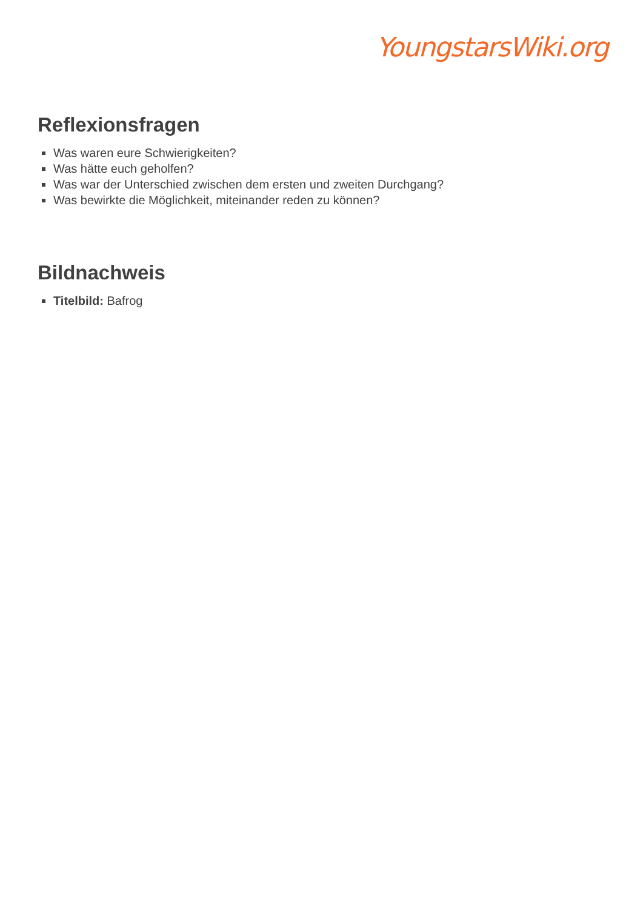YoungstarsWiki.org
Reflexionsfragen
Was waren eure Schwierigkeiten?
Was hätte euch geholfen?
Was war der Unterschied zwischen dem ersten und zweiten Durchgang?
Was bewirkte die Möglichkeit, miteinander reden zu können?
Bildnachweis
Titelbild: Bafrog